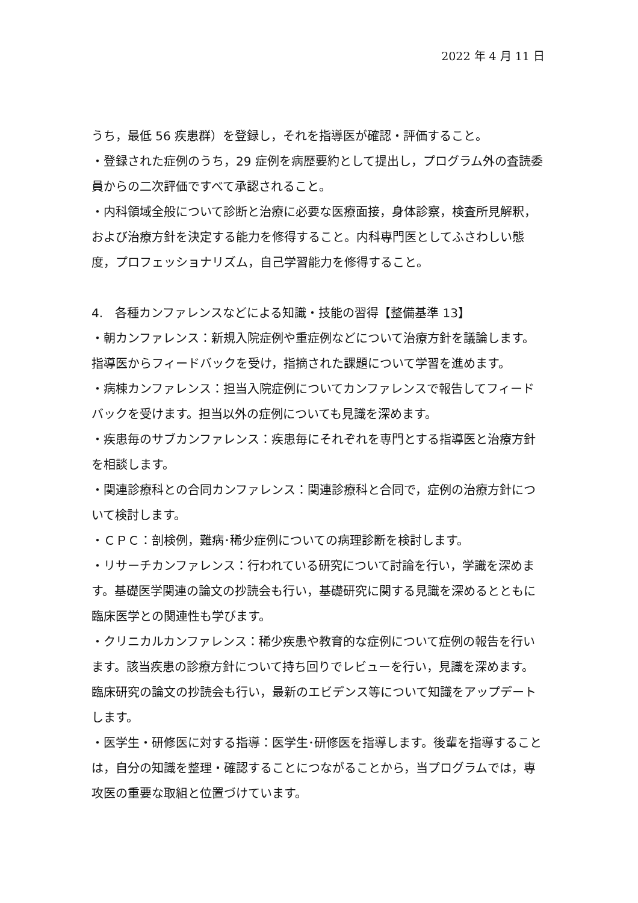2022 年 4 月 11 日
うち，最低 56 疾患群）を登録し，それを指導医が確認・評価すること。
・登録された症例のうち，29 症例を病歴要約として提出し，プログラム外の査読委員からの二次評価ですべて承認されること。
・内科領域全般について診断と治療に必要な医療面接，身体診察，検査所見解釈，および治療方針を決定する能力を修得すること。内科専門医としてふさわしい態度，プロフェッショナリズム，自己学習能力を修得すること。
4.　各種カンファレンスなどによる知識・技能の習得【整備基準 13】
・朝カンファレンス：新規入院症例や重症例などについて治療方針を議論します。指導医からフィードバックを受け，指摘された課題について学習を進めます。
・病棟カンファレンス：担当入院症例についてカンファレンスで報告してフィードバックを受けます。担当以外の症例についても見識を深めます。
・疾患毎のサブカンファレンス：疾患毎にそれぞれを専門とする指導医と治療方針を相談します。
・関連診療科との合同カンファレンス：関連診療科と合同で，症例の治療方針について検討します。
・ＣＰＣ：剖検例，難病･稀少症例についての病理診断を検討します。
・リサーチカンファレンス：行われている研究について討論を行い，学識を深めます。基礎医学関連の論文の抄読会も行い，基礎研究に関する見識を深めるとともに臨床医学との関連性も学びます。
・クリニカルカンファレンス：稀少疾患や教育的な症例について症例の報告を行います。該当疾患の診療方針について持ち回りでレビューを行い，見識を深めます。臨床研究の論文の抄読会も行い，最新のエビデンス等について知識をアップデートします。
・医学生・研修医に対する指導：医学生･研修医を指導します。後輩を指導することは，自分の知識を整理・確認することにつながることから，当プログラムでは，専攻医の重要な取組と位置づけています。